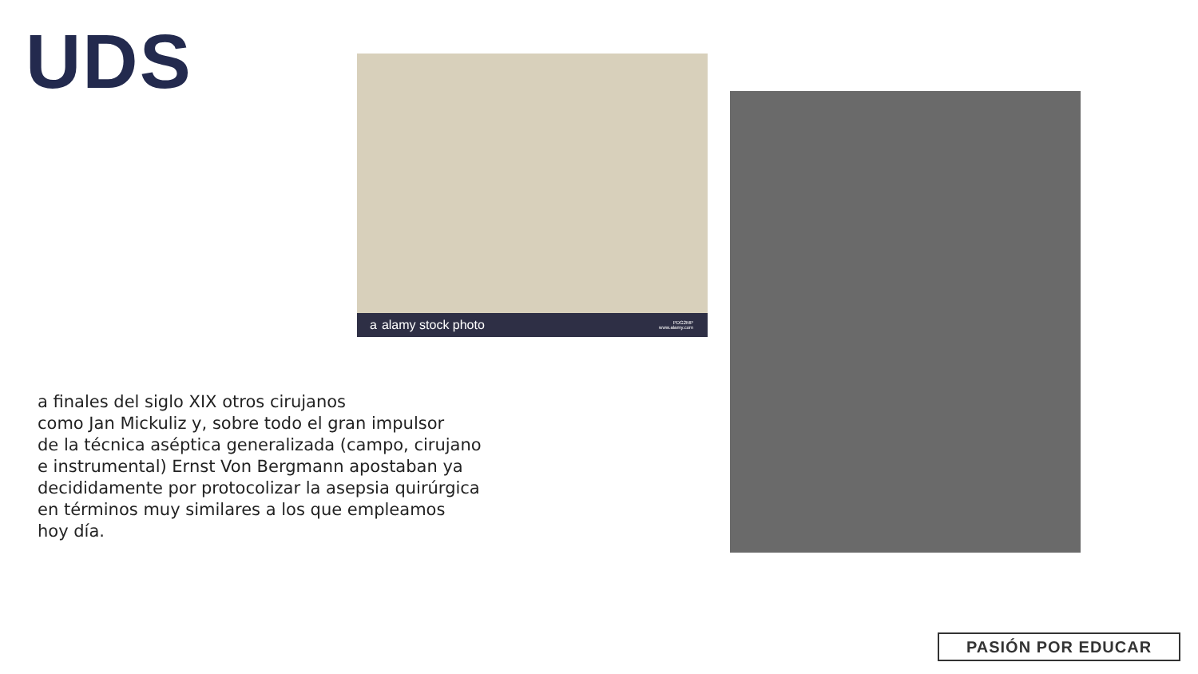UDS
a alamy stock photo PDG2MP
www.alamy.com
a finales del siglo XIX otros cirujanos
como Jan Mickuliz y, sobre todo el gran impulsor
de la técnica aséptica generalizada (campo, cirujano
e instrumental) Ernst Von Bergmann apostaban ya
decididamente por protocolizar la asepsia quirúrgica
en términos muy similares a los que empleamos
hoy día.
PASIÓN POR EDUCAR